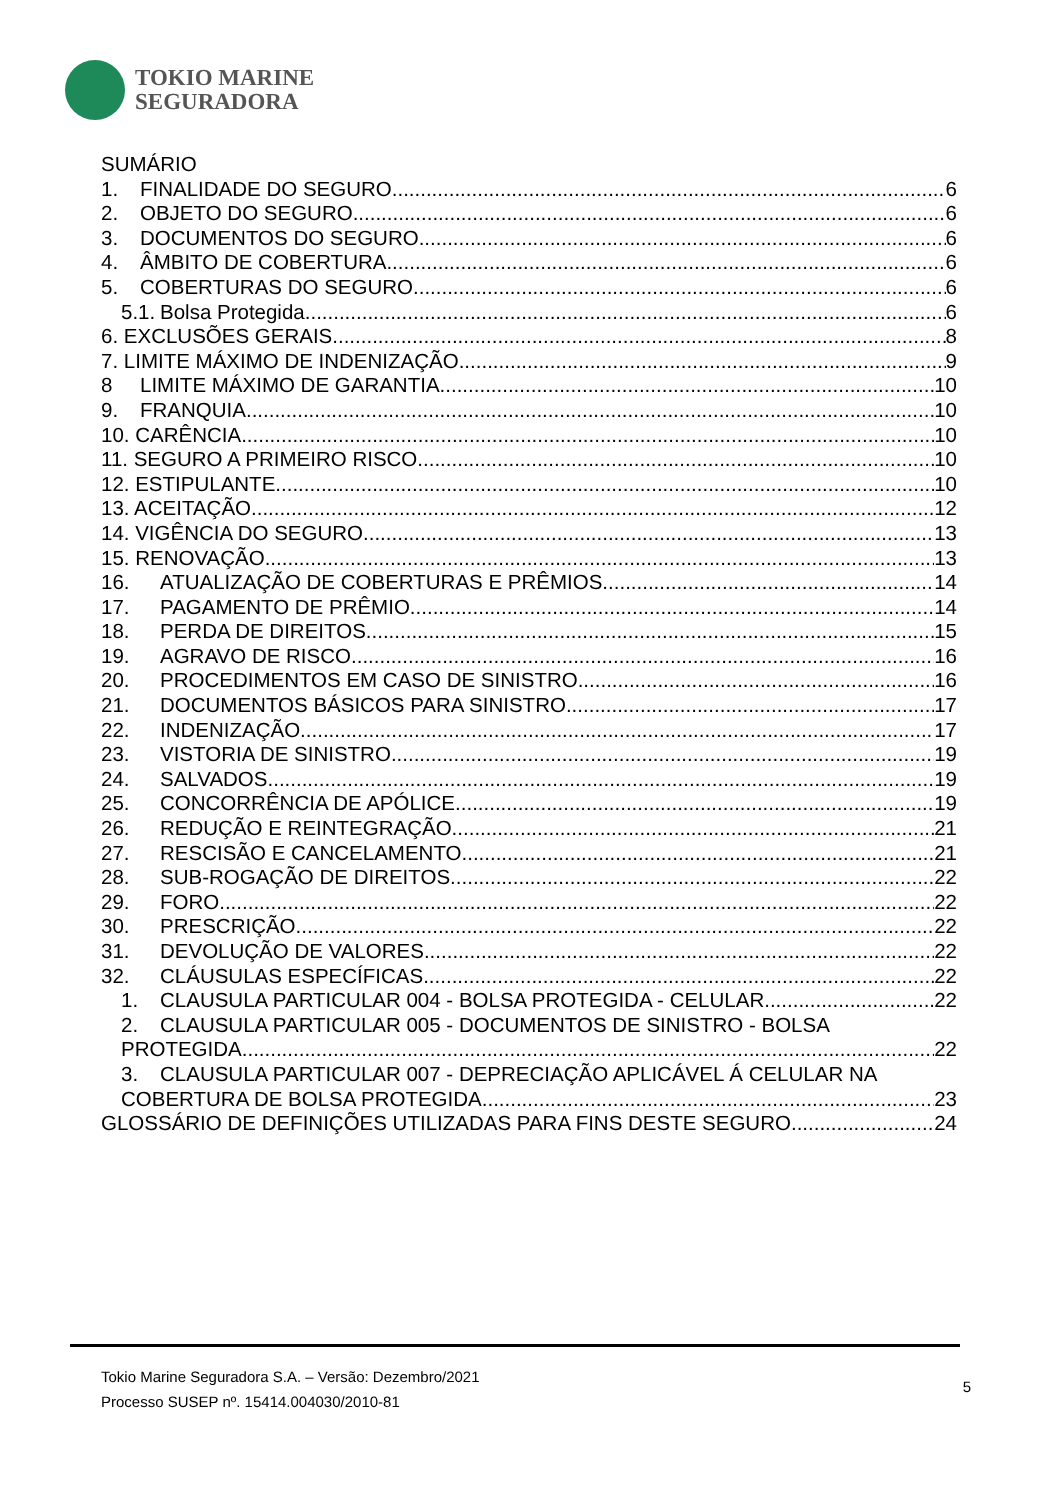TOKIO MARINE
SEGURADORA
SUMÁRIO
1. FINALIDADE DO SEGURO 6
2. OBJETO DO SEGURO 6
3. DOCUMENTOS DO SEGURO 6
4. ÂMBITO DE COBERTURA 6
5. COBERTURAS DO SEGURO 6
5.1. Bolsa Protegida 6
6. EXCLUSÕES GERAIS 8
7. LIMITE MÁXIMO DE INDENIZAÇÃO 9
8 LIMITE MÁXIMO DE GARANTIA 10
9. FRANQUIA 10
10. CARÊNCIA 10
11. SEGURO A PRIMEIRO RISCO 10
12. ESTIPULANTE 10
13. ACEITAÇÃO 12
14. VIGÊNCIA DO SEGURO 13
15. RENOVAÇÃO 13
16. ATUALIZAÇÃO DE COBERTURAS E PRÊMIOS 14
17. PAGAMENTO DE PRÊMIO 14
18. PERDA DE DIREITOS 15
19. AGRAVO DE RISCO 16
20. PROCEDIMENTOS EM CASO DE SINISTRO 16
21. DOCUMENTOS BÁSICOS PARA SINISTRO 17
22. INDENIZAÇÃO 17
23. VISTORIA DE SINISTRO 19
24. SALVADOS 19
25. CONCORRÊNCIA DE APÓLICE 19
26. REDUÇÃO E REINTEGRAÇÃO 21
27. RESCISÃO E CANCELAMENTO 21
28. SUB-ROGAÇÃO DE DIREITOS 22
29. FORO 22
30. PRESCRIÇÃO 22
31. DEVOLUÇÃO DE VALORES 22
32. CLÁUSULAS ESPECÍFICAS 22
1. CLAUSULA PARTICULAR 004 - BOLSA PROTEGIDA - CELULAR 22
2. CLAUSULA PARTICULAR 005 - DOCUMENTOS DE SINISTRO - BOLSA
PROTEGIDA 22
3. CLAUSULA PARTICULAR 007 - DEPRECIAÇÃO APLICÁVEL Á CELULAR NA
COBERTURA DE BOLSA PROTEGIDA 23
GLOSSÁRIO DE DEFINIÇÕES UTILIZADAS PARA FINS DESTE SEGURO 24
Tokio Marine Seguradora S.A. – Versão: Dezembro/2021
Processo SUSEP nº. 15414.004030/2010-81
5